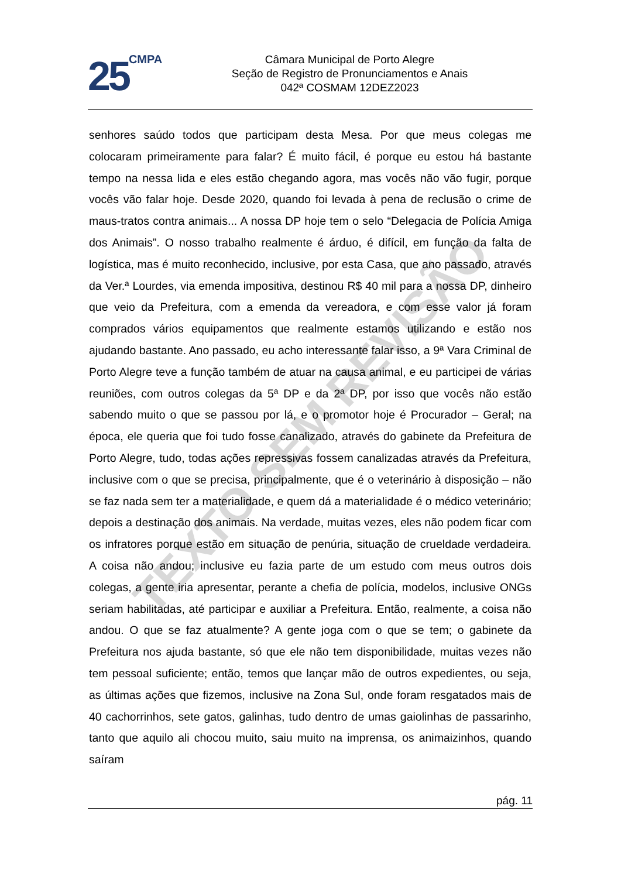25 CMPA
Câmara Municipal de Porto Alegre
Seção de Registro de Pronunciamentos e Anais
042ª COSMAM 12DEZ2023
TEXTO SEM REVISÃO
senhores saúdo todos que participam desta Mesa. Por que meus colegas me colocaram primeiramente para falar? É muito fácil, é porque eu estou há bastante tempo na nessa lida e eles estão chegando agora, mas vocês não vão fugir, porque vocês vão falar hoje. Desde 2020, quando foi levada à pena de reclusão o crime de maus-tratos contra animais... A nossa DP hoje tem o selo “Delegacia de Polícia Amiga dos Animais”. O nosso trabalho realmente é árduo, é difícil, em função da falta de logística, mas é muito reconhecido, inclusive, por esta Casa, que ano passado, através da Ver.ª Lourdes, via emenda impositiva, destinou R$ 40 mil para a nossa DP, dinheiro que veio da Prefeitura, com a emenda da vereadora, e com esse valor já foram comprados vários equipamentos que realmente estamos utilizando e estão nos ajudando bastante. Ano passado, eu acho interessante falar isso, a 9ª Vara Criminal de Porto Alegre teve a função também de atuar na causa animal, e eu participei de várias reuniões, com outros colegas da 5ª DP e da 2ª DP, por isso que vocês não estão sabendo muito o que se passou por lá, e o promotor hoje é Procurador – Geral; na época, ele queria que foi tudo fosse canalizado, através do gabinete da Prefeitura de Porto Alegre, tudo, todas ações repressivas fossem canalizadas através da Prefeitura, inclusive com o que se precisa, principalmente, que é o veterinário à disposição – não se faz nada sem ter a materialidade, e quem dá a materialidade é o médico veterinário; depois a destinação dos animais. Na verdade, muitas vezes, eles não podem ficar com os infratores porque estão em situação de penúria, situação de crueldade verdadeira. A coisa não andou; inclusive eu fazia parte de um estudo com meus outros dois colegas, a gente iria apresentar, perante a chefia de polícia, modelos, inclusive ONGs seriam habilitadas, até participar e auxiliar a Prefeitura. Então, realmente, a coisa não andou. O que se faz atualmente? A gente joga com o que se tem; o gabinete da Prefeitura nos ajuda bastante, só que ele não tem disponibilidade, muitas vezes não tem pessoal suficiente; então, temos que lançar mão de outros expedientes, ou seja, as últimas ações que fizemos, inclusive na Zona Sul, onde foram resgatados mais de 40 cachorrinhos, sete gatos, galinhas, tudo dentro de umas gaiolinhas de passarinho, tanto que aquilo ali chocou muito, saiu muito na imprensa, os animaizinhos, quando saíram
pág. 11